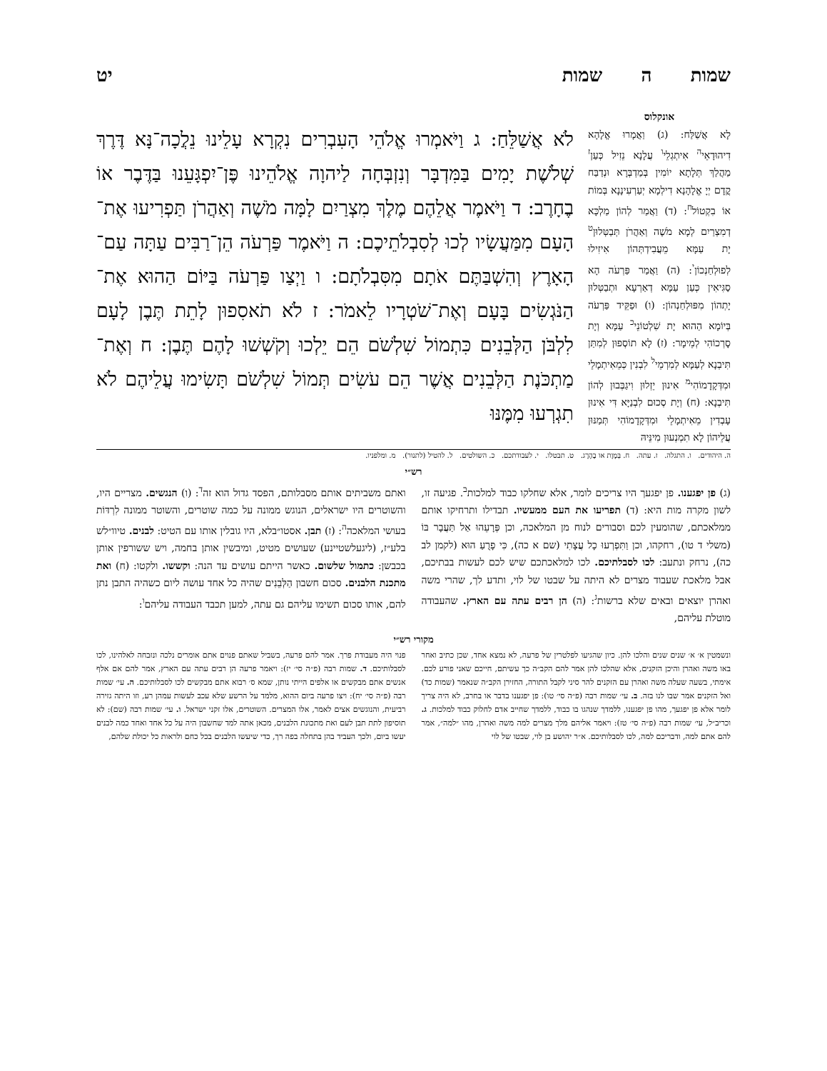שמות ה שמות יט
אונקלוס
לָא אֲשַׁלַּח: (ג) וַאֲמָרוּ אֱלָהָא דִיהוּדָאֵי<sup>ה</sup> אִיתְגְלֵי<sup>ו</sup> עֲלָנָא נֵזִיל כְּעַן<sup>ז</sup> מַהֲלַךְ תְּלָתָא יוֹמִין בְּמַדְבְּרָא וּנְדַבַּח קֳדָם יְיָ אֱלָהָנָא דִילְמָא יְעַרְעִינָנָא בְּמוֹת אוֹ בִקְטוֹל<sup>ח</sup>: (ד) וַאֲמַר לְהוֹן מַלְכָּא דְמִצְרַיִם לְמָא מֹשֶׁה וְאַהֲרֹן תְּבַטְּלוּן<sup>ט</sup> יָת עַמָּא מֵעֲבִידְתְּהוֹן אִיזִילוּ לְפוּלְחַנְכוֹן<sup>י</sup>: (ה) וַאֲמַר פַּרְעֹה הָא סַגִּיאִין כְּעַן עַמָּא דְאַרְעָא וּתְבַטְּלוּן יָתְהוֹן מִפּוּלְחַנְהוֹן: (ו) וּפַקֵּיד פַּרְעֹה בְּיוֹמָא הַהוּא יָת שִׁלְטוֹנֵי<sup>כ</sup> עַמָּא וְיָת סָרְכוֹהִי לְמֵימָר: (ז) לָא תוֹסְפוּן לְמִתַּן תִּיבְנָא לְעַמָּא לְמִרְמֵי<sup>ל</sup> לִבְנִין כְּמֵאִיתְמָלֵי וּמִדְּקָדָמוֹהִי<sup>מ</sup> אִינוּן יֵזְלוּן וִיגַבְּבוּן לְהוֹן תִּיבְנָא: (ח) וְיָת סְכוּם לִבְנַיָּא דִּי אִינוּן עָבְדִין מֵאִיתְמָלֵי וּמִדְּקָדָמוֹהִי תְּמַנּוּן עֲלֵיהוֹן לָא תִמְנְעוּן מִינֵּיהּ
לֹא אֲשַׁלֵּחַ: ג וַיֹּאמְרוּ אֱלֹהֵי הָעִבְרִים נִקְרָא עָלֵינוּ נֵלֲכָה־נָּא דֶּרֶךְ שְׁלֹשֶׁת יָמִים בַּמִּדְבָּר וְנִזְבְּחָה לַיהוָה אֱלֹהֵינוּ פֶּן־יִפְגָּעֵנוּ בַּדֶּבֶר אוֹ בֶחָרֶב: ד וַיֹּאמֶר אֲלֵהֶם מֶלֶךְ מִצְרַיִם לָמָּה מֹשֶׁה וְאַהֲרֹן תַּפְרִיעוּ אֶת־הָעָם מִמַּעֲשָׂיו לְכוּ לְסִבְלֹתֵיכֶם: ה וַיֹּאמֶר פַּרְעֹה הֵן־רַבִּים עַתָּה עַם־הָאָרֶץ וְהִשְׁבַּתֶּם אֹתָם מִסִּבְלֹתָם: ו וַיְצַו פַּרְעֹה בַּיּוֹם הַהוּא אֶת־הַנֹּגְשִׂים בָּעָם וְאֶת־שֹׁטְרָיו לֵאמֹר: ז לֹא תֹאסִפוּן לָתֵת תֶּבֶן לָעָם לִלְבֹּן הַלְּבֵנִים כִּתְמוֹל שִׁלְשֹׁם הֵם יֵלְכוּ וְקֹשְׁשׁוּ לָהֶם תֶּבֶן: ח וְאֶת־מַתְכֹּנֶת הַלְּבֵנִים אֲשֶׁר הֵם עֹשִׂים תְּמוֹל שִׁלְשֹׁם תָּשִׂימוּ עֲלֵיהֶם לֹא תִגְרְעוּ מִמֶּנּוּ
ה. היהודים. ו. התגלה. ז. עתה. ח. בְּמָוֶת או בֶהֶרֶג. ט. תבטלו. י. לעבודתכם. כ. השולטים. ל. להטיל (לתנור). מ. ומלפניו.
רש״י
(ג) פן יפגענו. פן יפגעך היו צריכים לומר, אלא שחלקו כבוד למלכות<sup>ב</sup>. פגיעה זו, לשון מקרה מות היא: (ד) תפריעו את העם ממעשיו. תבדילו ותרחיקו אותם ממלאכתם, שהומעין לכם וסבורים לנוח מן המלאכה, וכן פְּרָעֵהוּ אַל תַּעֲבָר בּוֹ (משלי ד טו), רחקהו, וכן וַתִּפְרְעוּ כָל עֲצָתִי (שם א כה), כִּי פָרֻעַ הוּא (לקמן לב כה), נרחק ונתעב: לכו לסבלתיכם. לכו למלאכתכם שיש לכם לעשות בבתיכם, אבל מלאכת שעבוד מצרים לא היתה על שבטו של לוי, ותדע לך, שהרי משה ואהרן יוצאים ובאים שלא ברשות<sup>ג</sup>: (ה) הן רבים עתה עם הארץ. שהעבודה מוטלת עליהם,
ואתם משביתים אותם מסבלותם, הפסד גדול הוא זה<sup>ד</sup>: (ו) הנגשים. מצריים היו, והשוטרים היו ישראלים, הנוגש ממונה על כמה שוטרים, והשוטר ממונה לִרְדּוֹת בעושי המלאכה<sup>ה</sup>: (ז) תבן. אסטו״בלא, היו גובלין אותו עם הטיט: לבנים. טיוו״לש בלע״ז, (ליגעלשטיינע) שעושים מטיט, ומיבשין אותן בחמה, ויש ששורפין אותן בכבשן: כתמול שלשום. כאשר הייתם עושים עד הנה: וקששו. ולקטו: (ח) ואת מתכנת הלבנים. סכום חשבון הַלְּבֵנִים שהיה כל אחד עושה ליום כשהיה התבן נתן להם, אותו סכום תשימו עליהם גם עתה, למען תכבד העבודה עליהם<sup>ו</sup>:
מקורי רש״י
ונשמטין א׳ א׳ שנים שנים והלכו להן. כיון שהגיעו לפלטרין של פרעה, לא נמצא אחד, שכן כתיב ואחר באו משה ואהרן והיכן הזקנים, אלא שהלכו להן אמר להם הקב״ה כך עשיתם, חייכם שאני פורע לכם. אימתי, בשעה שעלה משה ואהרן עם הזקנים להר סיני לקבל התורה, החזירן הקב״ה שנאמר (שמות כד) ואל הזקנים אמר שבו לנו בזה. ב. עי׳ שמות רבה (פ״ה סי׳ טו): פן יפגענו בדבר או בחרב, לא היה צריך לומר אלא פן יפגעך, מהו פן יפגענו, ללמדך שנהגו בו כבוד, ללמדך שחייב אדם לחלוק כבוד למלכות. ג. וכריב״ל, עי׳ שמות רבה (פ״ה סי׳ טז): ויאמר אליהם מלך מצרים למה משה ואהרן, מהו ״למה״, אמר להם אתם למה, ודבריכם למה, לכו לסבלותיכם. א״ר יהושע בן לוי, שבטו של לוי
פנוי היה מעבודת פרך. אמר להם פרעה, בשביל שאתם פנוים אתם אומרים נלכה ונזבחה לאלהינו, לכו לסבלותיכם. ד. שמות רבה (פ״ה סי׳ יז): ויאמר פרעה הן רבים עתה עם הארץ, אמר להם אם אלף אנשים אתם מבקשים או אלפים הייתי נותן, שמא ס׳ רבוא אתם מבקשים לכו לסבלותיכם. ה. עי׳ שמות רבה (פ״ה סי׳ יח): ויצו פרעה ביום ההוא, מלמד על הרשע שלא עכב לעשות עמהן רע, וזו היתה גזירה רביעית, והנוגשים אצים לאמר, אלו המצרים. השוטרים, אלו זקני ישראל. ו. עי׳ שמות רבה (שם): לא תוסיפון לתת תבן לעם ואת מתכונת הלבנים, מכאן אתה למד שחשבון היה על כל אחד ואחד כמה לבנים יעשו ביום, ולכך העביד בהן בתחלה בפה רך, כדי שיעשו הלבנים בכל כחם ולראות כל יכולת שלהם,